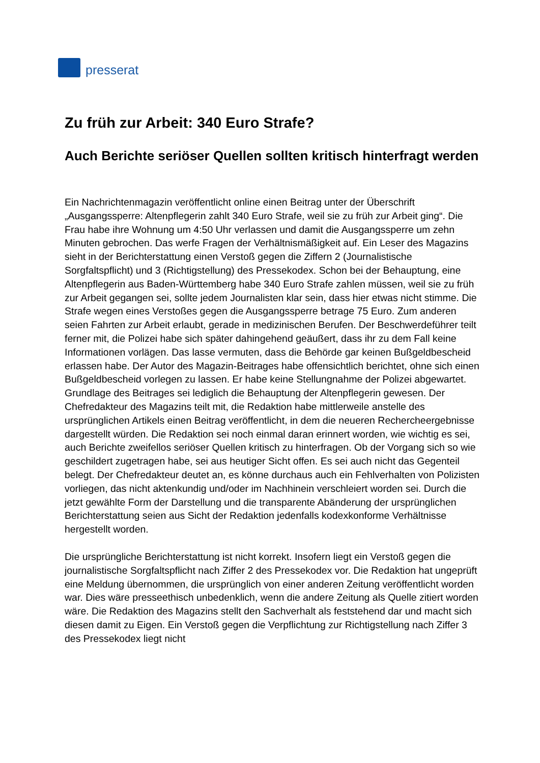presserat
Zu früh zur Arbeit: 340 Euro Strafe?
Auch Berichte seriöser Quellen sollten kritisch hinterfragt werden
Ein Nachrichtenmagazin veröffentlicht online einen Beitrag unter der Überschrift „Ausgangssperre: Altenpflegerin zahlt 340 Euro Strafe, weil sie zu früh zur Arbeit ging“. Die Frau habe ihre Wohnung um 4:50 Uhr verlassen und damit die Ausgangssperre um zehn Minuten gebrochen. Das werfe Fragen der Verhältnismäßigkeit auf. Ein Leser des Magazins sieht in der Berichterstattung einen Verstoß gegen die Ziffern 2 (Journalistische Sorgfaltspflicht) und 3 (Richtigstellung) des Pressekodex. Schon bei der Behauptung, eine Altenpflegerin aus Baden-Württemberg habe 340 Euro Strafe zahlen müssen, weil sie zu früh zur Arbeit gegangen sei, sollte jedem Journalisten klar sein, dass hier etwas nicht stimme. Die Strafe wegen eines Verstoßes gegen die Ausgangssperre betrage 75 Euro. Zum anderen seien Fahrten zur Arbeit erlaubt, gerade in medizinischen Berufen. Der Beschwerdeführer teilt ferner mit, die Polizei habe sich später dahingehend geäußert, dass ihr zu dem Fall keine Informationen vorlägen. Das lasse vermuten, dass die Behörde gar keinen Bußgeldbescheid erlassen habe. Der Autor des Magazin-Beitrages habe offensichtlich berichtet, ohne sich einen Bußgeldbescheid vorlegen zu lassen. Er habe keine Stellungnahme der Polizei abgewartet. Grundlage des Beitrages sei lediglich die Behauptung der Altenpflegerin gewesen. Der Chefredakteur des Magazins teilt mit, die Redaktion habe mittlerweile anstelle des ursprünglichen Artikels einen Beitrag veröffentlicht, in dem die neueren Rechercheergebnisse dargestellt würden. Die Redaktion sei noch einmal daran erinnert worden, wie wichtig es sei, auch Berichte zweifellos seriöser Quellen kritisch zu hinterfragen. Ob der Vorgang sich so wie geschildert zugetragen habe, sei aus heutiger Sicht offen. Es sei auch nicht das Gegenteil belegt. Der Chefredakteur deutet an, es könne durchaus auch ein Fehlverhalten von Polizisten vorliegen, das nicht aktenkundig und/oder im Nachhinein verschleiert worden sei. Durch die jetzt gewählte Form der Darstellung und die transparente Abänderung der ursprünglichen Berichterstattung seien aus Sicht der Redaktion jedenfalls kodexkonforme Verhältnisse hergestellt worden.
Die ursprüngliche Berichterstattung ist nicht korrekt. Insofern liegt ein Verstoß gegen die journalistische Sorgfaltspflicht nach Ziffer 2 des Pressekodex vor. Die Redaktion hat ungeprüft eine Meldung übernommen, die ursprünglich von einer anderen Zeitung veröffentlicht worden war. Dies wäre presseethisch unbedenklich, wenn die andere Zeitung als Quelle zitiert worden wäre. Die Redaktion des Magazins stellt den Sachverhalt als feststehend dar und macht sich diesen damit zu Eigen. Ein Verstoß gegen die Verpflichtung zur Richtigstellung nach Ziffer 3 des Pressekodex liegt nicht